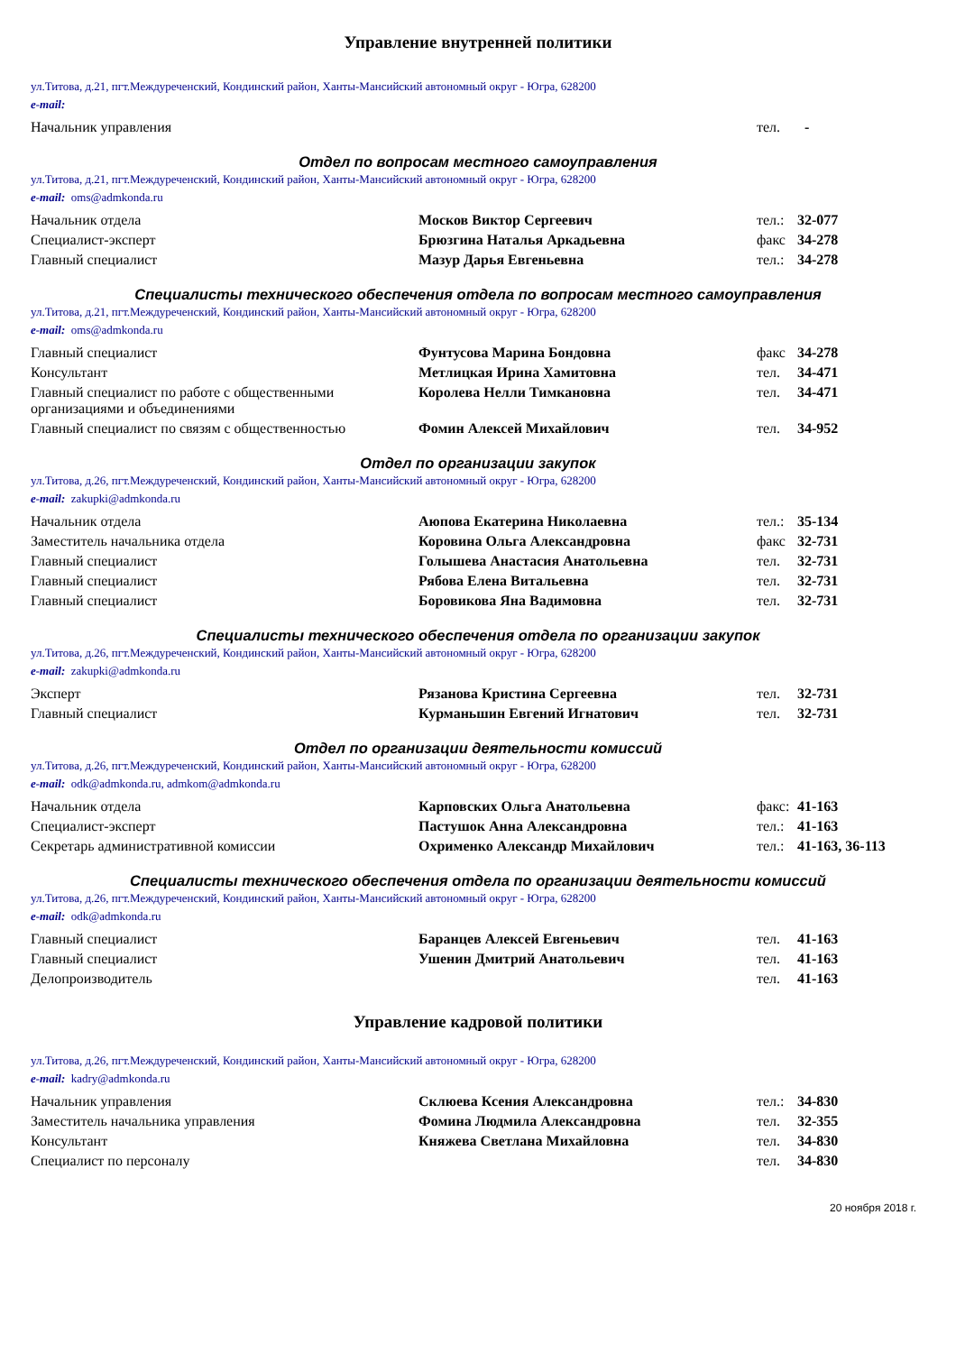Управление внутренней политики
ул.Титова, д.21, пгт.Междуреченский, Кондинский район, Ханты-Мансийский автономный округ - Югра, 628200
e-mail:
| Начальник управления | | тел. | - |
Отдел по вопросам местного самоуправления
ул.Титова, д.21, пгт.Междуреченский, Кондинский район, Ханты-Мансийский автономный округ - Югра, 628200
e-mail: oms@admkonda.ru
| Начальник отдела | Москов Виктор Сергеевич | тел.: | 32-077 |
| Специалист-эксперт | Брюзгина Наталья Аркадьевна | факс | 34-278 |
| Главный специалист | Мазур Дарья Евгеньевна | тел.: | 34-278 |
Специалисты технического обеспечения отдела по вопросам местного самоуправления
ул.Титова, д.21, пгт.Междуреченский, Кондинский район, Ханты-Мансийский автономный округ - Югра, 628200
e-mail: oms@admkonda.ru
| Главный специалист | Фунтусова Марина Бондовна | факс | 34-278 |
| Консультант | Метлицкая Ирина Хамитовна | тел. | 34-471 |
| Главный специалист по работе с общественными организациями и объединениями | Королева Нелли Тимкановна | тел. | 34-471 |
| Главный специалист по связям с общественностью | Фомин Алексей Михайлович | тел. | 34-952 |
Отдел по организации закупок
ул.Титова, д.26, пгт.Междуреченский, Кондинский район, Ханты-Мансийский автономный округ - Югра, 628200
e-mail: zakupki@admkonda.ru
| Начальник отдела | Аюпова Екатерина Николаевна | тел.: | 35-134 |
| Заместитель начальника отдела | Коровина Ольга Александровна | факс | 32-731 |
| Главный специалист | Голышева Анастасия Анатольевна | тел. | 32-731 |
| Главный специалист | Рябова Елена Витальевна | тел. | 32-731 |
| Главный специалист | Боровикова Яна Вадимовна | тел. | 32-731 |
Специалисты технического обеспечения отдела по организации закупок
ул.Титова, д.26, пгт.Междуреченский, Кондинский район, Ханты-Мансийский автономный округ - Югра, 628200
e-mail: zakupki@admkonda.ru
| Эксперт | Рязанова Кристина Сергеевна | тел. | 32-731 |
| Главный специалист | Курманьшин Евгений Игнатович | тел. | 32-731 |
Отдел по организации деятельности комиссий
ул.Титова, д.26, пгт.Междуреченский, Кондинский район, Ханты-Мансийский автономный округ - Югра, 628200
e-mail: odk@admkonda.ru, admkom@admkonda.ru
| Начальник отдела | Карповских Ольга Анатольевна | факс: | 41-163 |
| Специалист-эксперт | Пастушок Анна Александровна | тел.: | 41-163 |
| Секретарь административной комиссии | Охрименко Александр Михайлович | тел.: | 41-163, 36-113 |
Специалисты технического обеспечения отдела по организации деятельности комиссий
ул.Титова, д.26, пгт.Междуреченский, Кондинский район, Ханты-Мансийский автономный округ - Югра, 628200
e-mail: odk@admkonda.ru
| Главный специалист | Баранцев Алексей Евгеньевич | тел. | 41-163 |
| Главный специалист | Ушенин Дмитрий Анатольевич | тел. | 41-163 |
| Делопроизводитель | | тел. | 41-163 |
Управление кадровой политики
ул.Титова, д.26, пгт.Междуреченский, Кондинский район, Ханты-Мансийский автономный округ - Югра, 628200
e-mail: kadry@admkonda.ru
| Начальник управления | Склюева Ксения Александровна | тел.: | 34-830 |
| Заместитель начальника управления | Фомина Людмила Александровна | тел. | 32-355 |
| Консультант | Княжева Светлана Михайловна | тел. | 34-830 |
| Специалист по персоналу | | тел. | 34-830 |
20 ноября 2018 г.